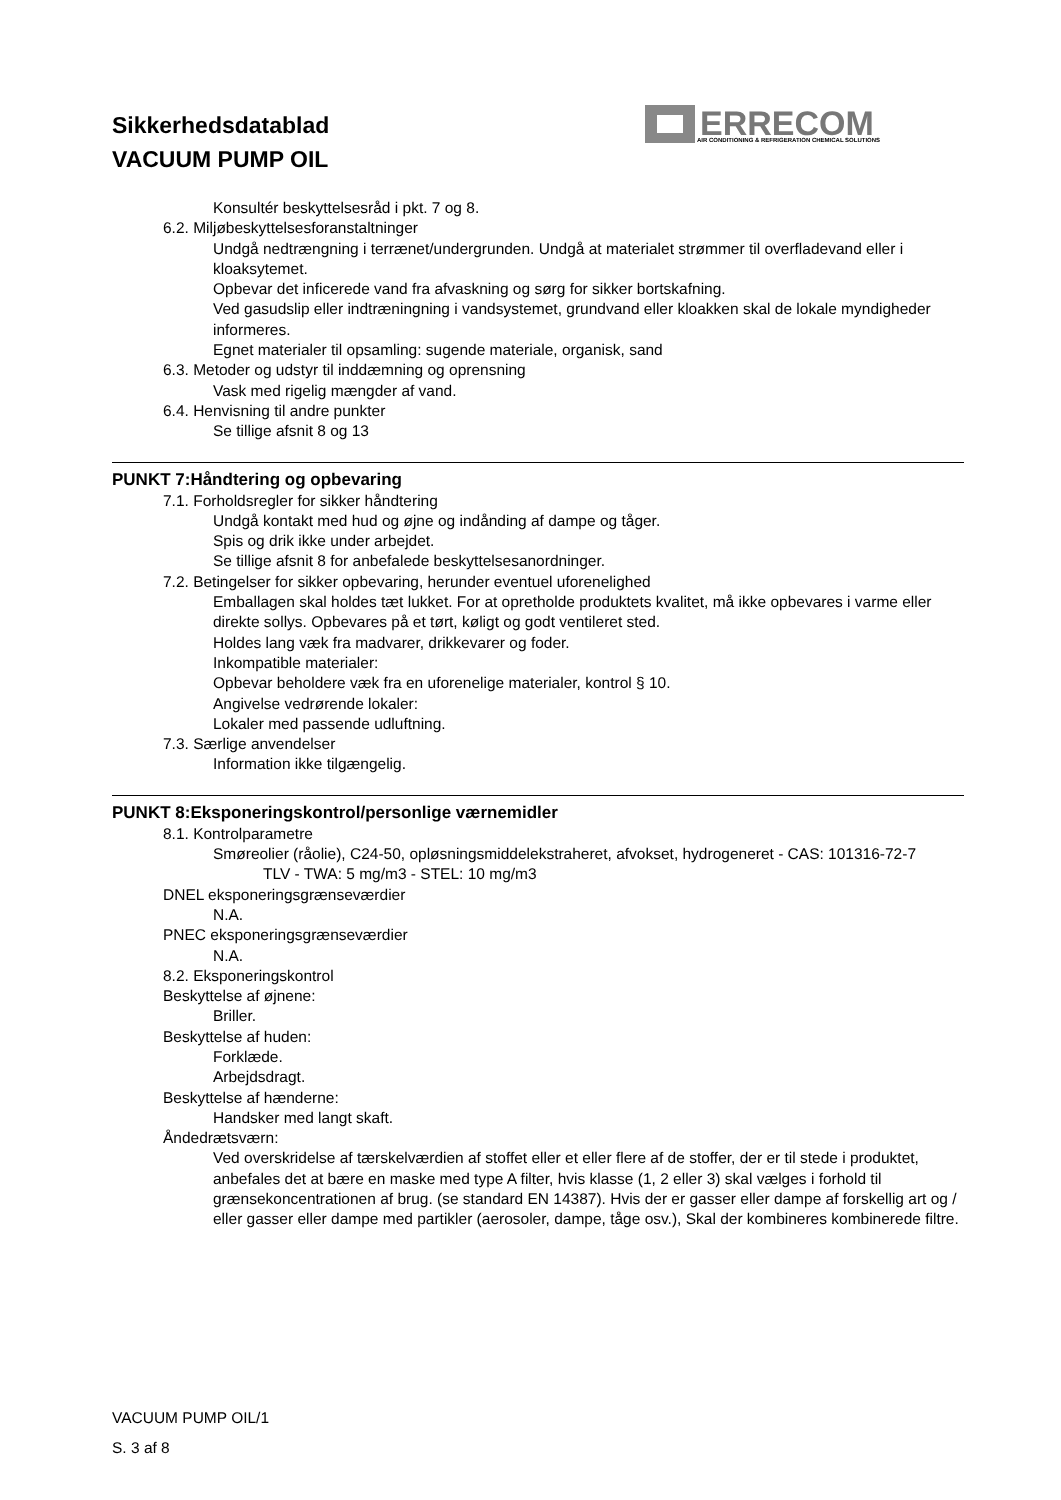Sikkerhedsdatablad
VACUUM PUMP OIL
ERRECOM
AIR CONDITIONING & REFRIGERATION CHEMICAL SOLUTIONS
Konsultér beskyttelsesråd i pkt. 7 og 8.
6.2. Miljøbeskyttelsesforanstaltninger
Undgå nedtrængning i terrænet/undergrunden. Undgå at materialet strømmer til overfladevand eller i kloaksytemet.
Opbevar det inficerede vand fra afvaskning og sørg for sikker bortskafning.
Ved gasudslip eller indtræningning i vandsystemet, grundvand eller kloakken skal de lokale myndigheder informeres.
Egnet materialer til opsamling: sugende materiale, organisk, sand
6.3. Metoder og udstyr til inddæmning og oprensning
Vask med rigelig mængder af vand.
6.4. Henvisning til andre punkter
Se tillige afsnit 8 og 13
PUNKT 7:Håndtering og opbevaring
7.1. Forholdsregler for sikker håndtering
Undgå kontakt med hud og øjne og indånding af dampe og tåger.
Spis og drik ikke under arbejdet.
Se tillige afsnit 8 for anbefalede beskyttelsesanordninger.
7.2. Betingelser for sikker opbevaring, herunder eventuel uforenelighed
Emballagen skal holdes tæt lukket. For at opretholde produktets kvalitet, må ikke opbevares i varme eller direkte sollys. Opbevares på et tørt, køligt og godt ventileret sted.
Holdes lang væk fra madvarer, drikkevarer og foder.
Inkompatible materialer:
Opbevar beholdere væk fra en uforenelige materialer, kontrol § 10.
Angivelse vedrørende lokaler:
Lokaler med passende udluftning.
7.3. Særlige anvendelser
Information ikke tilgængelig.
PUNKT 8:Eksponeringskontrol/personlige værnemidler
8.1. Kontrolparametre
Smøreolier (råolie), C24-50, opløsningsmiddelekstraheret, afvokset, hydrogeneret - CAS: 101316-72-7
TLV - TWA: 5 mg/m3 - STEL: 10 mg/m3
DNEL eksponeringsgrænseværdier
N.A.
PNEC eksponeringsgrænseværdier
N.A.
8.2. Eksponeringskontrol
Beskyttelse af øjnene:
Briller.
Beskyttelse af huden:
Forklæde.
Arbejdsdragt.
Beskyttelse af hænderne:
Handsker med langt skaft.
Åndedrætsværn:
Ved overskridelse af tærskelværdien af stoffet eller et eller flere af de stoffer, der er til stede i produktet, anbefales det at bære en maske med type A filter, hvis klasse (1, 2 eller 3) skal vælges i forhold til grænsekoncentrationen af brug. (se standard EN 14387). Hvis der er gasser eller dampe af forskellig art og / eller gasser eller dampe med partikler (aerosoler, dampe, tåge osv.), Skal der kombineres kombinerede filtre.
VACUUM PUMP OIL/1
S. 3 af 8